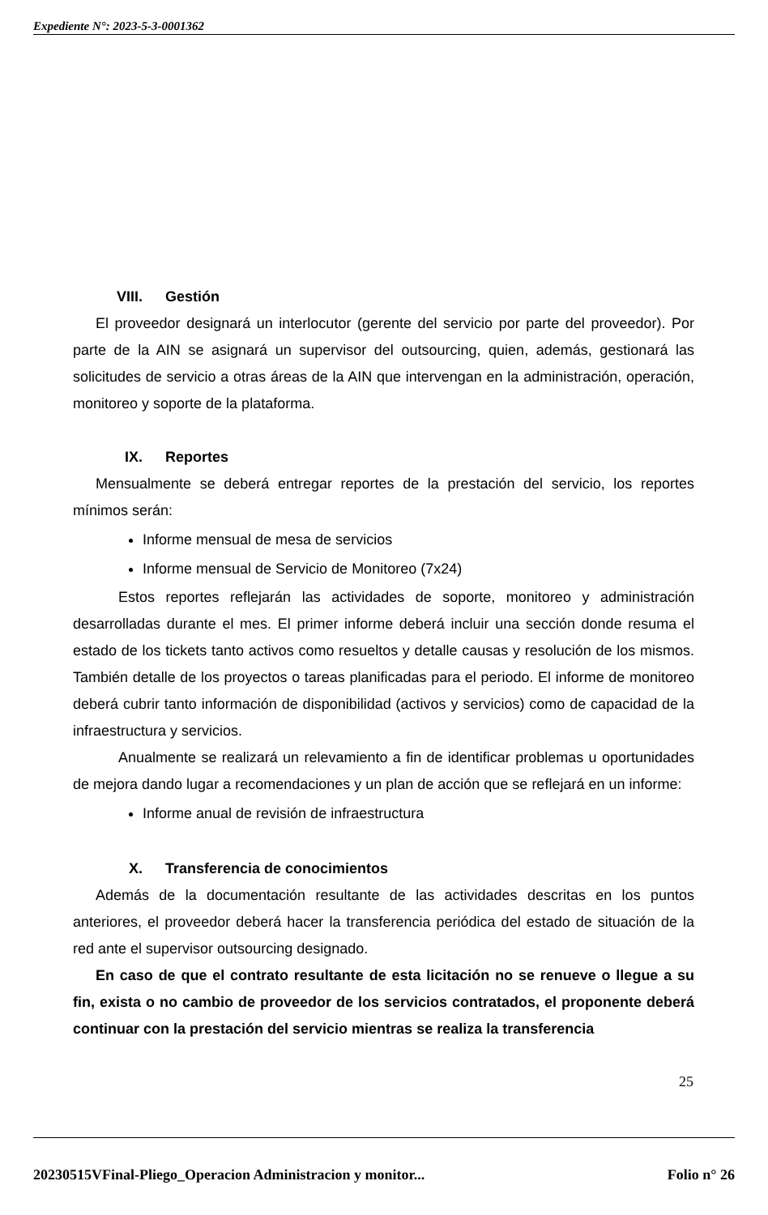Expediente N°: 2023-5-3-0001362
VIII. Gestión
El proveedor designará un interlocutor (gerente del servicio por parte del proveedor). Por parte de la AIN se asignará un supervisor del outsourcing, quien, además, gestionará las solicitudes de servicio a otras áreas de la AIN que intervengan en la administración, operación, monitoreo y soporte de la plataforma.
IX. Reportes
Mensualmente se deberá entregar reportes de la prestación del servicio, los reportes mínimos serán:
Informe mensual de mesa de servicios
Informe mensual de Servicio de Monitoreo (7x24)
Estos reportes reflejarán las actividades de soporte, monitoreo y administración desarrolladas durante el mes. El primer informe deberá incluir una sección donde resuma el estado de los tickets tanto activos como resueltos y detalle causas y resolución de los mismos. También detalle de los proyectos o tareas planificadas para el periodo. El informe de monitoreo deberá cubrir tanto información de disponibilidad (activos y servicios) como de capacidad de la infraestructura y servicios.
Anualmente se realizará un relevamiento a fin de identificar problemas u oportunidades de mejora dando lugar a recomendaciones y un plan de acción que se reflejará en un informe:
Informe anual de revisión de infraestructura
X. Transferencia de conocimientos
Además de la documentación resultante de las actividades descritas en los puntos anteriores, el proveedor deberá hacer la transferencia periódica del estado de situación de la red ante el supervisor outsourcing designado.
En caso de que el contrato resultante de esta licitación no se renueve o llegue a su fin, exista o no cambio de proveedor de los servicios contratados, el proponente deberá continuar con la prestación del servicio mientras se realiza la transferencia
25
20230515VFinal-Pliego_Operacion Administracion y monitor... Folio n° 26